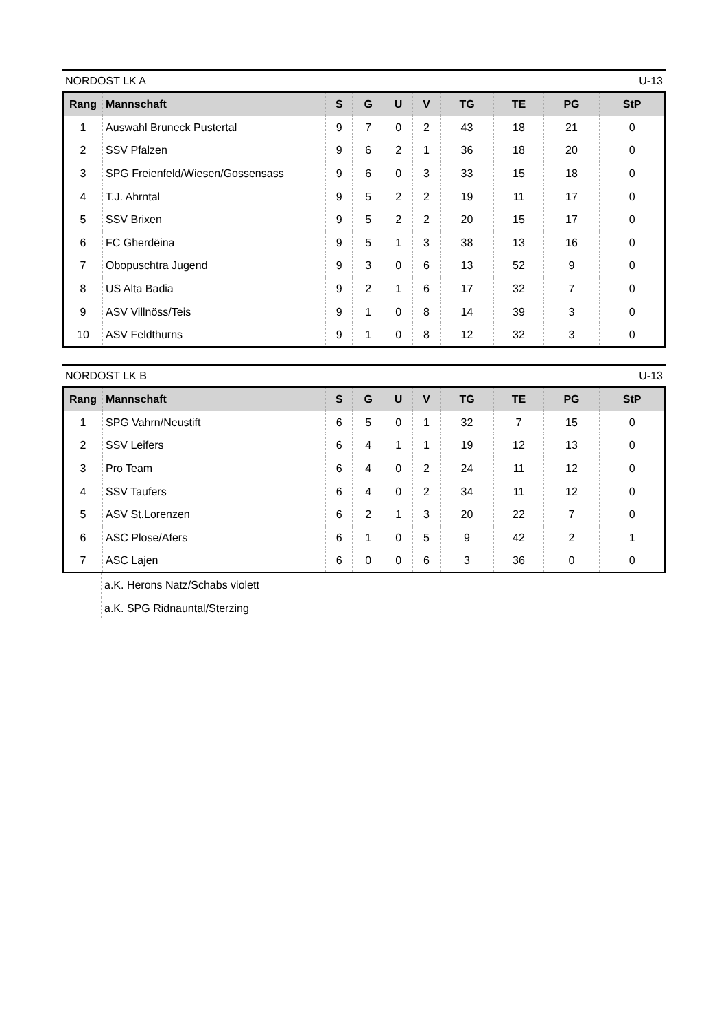NORDOST LK A U-13
| Rang | Mannschaft | S | G | U | V | TG | TE | PG | StP |
| --- | --- | --- | --- | --- | --- | --- | --- | --- | --- |
| 1 | Auswahl Bruneck Pustertal | 9 | 7 | 0 | 2 | 43 | 18 | 21 | 0 |
| 2 | SSV Pfalzen | 9 | 6 | 2 | 1 | 36 | 18 | 20 | 0 |
| 3 | SPG Freienfeld/Wiesen/Gossensass | 9 | 6 | 0 | 3 | 33 | 15 | 18 | 0 |
| 4 | T.J. Ahrntal | 9 | 5 | 2 | 2 | 19 | 11 | 17 | 0 |
| 5 | SSV Brixen | 9 | 5 | 2 | 2 | 20 | 15 | 17 | 0 |
| 6 | FC Gherdëina | 9 | 5 | 1 | 3 | 38 | 13 | 16 | 0 |
| 7 | Obopuschtra Jugend | 9 | 3 | 0 | 6 | 13 | 52 | 9 | 0 |
| 8 | US Alta Badia | 9 | 2 | 1 | 6 | 17 | 32 | 7 | 0 |
| 9 | ASV Villnöss/Teis | 9 | 1 | 0 | 8 | 14 | 39 | 3 | 0 |
| 10 | ASV Feldthurns | 9 | 1 | 0 | 8 | 12 | 32 | 3 | 0 |
NORDOST LK B U-13
| Rang | Mannschaft | S | G | U | V | TG | TE | PG | StP |
| --- | --- | --- | --- | --- | --- | --- | --- | --- | --- |
| 1 | SPG Vahrn/Neustift | 6 | 5 | 0 | 1 | 32 | 7 | 15 | 0 |
| 2 | SSV Leifers | 6 | 4 | 1 | 1 | 19 | 12 | 13 | 0 |
| 3 | Pro Team | 6 | 4 | 0 | 2 | 24 | 11 | 12 | 0 |
| 4 | SSV Taufers | 6 | 4 | 0 | 2 | 34 | 11 | 12 | 0 |
| 5 | ASV St.Lorenzen | 6 | 2 | 1 | 3 | 20 | 22 | 7 | 0 |
| 6 | ASC Plose/Afers | 6 | 1 | 0 | 5 | 9 | 42 | 2 | 1 |
| 7 | ASC Lajen | 6 | 0 | 0 | 6 | 3 | 36 | 0 | 0 |
| | a.K. Herons Natz/Schabs violett |
| | a.K. SPG Ridnauntal/Sterzing |